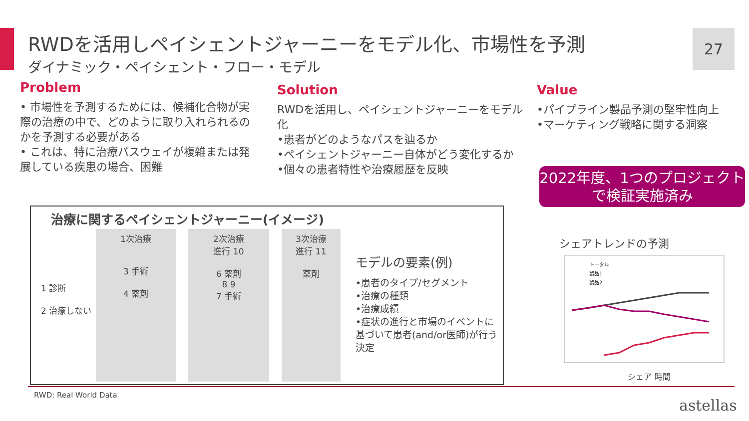RWDを活用しペイシェントジャーニーをモデル化、市場性を予測
ダイナミック・ペイシェント・フロー・モデル
27
Problem
• 市場性を予測するためには、候補化合物が実際の治療の中で、どのように取り入れられるのかを予測する必要がある
• これは、特に治療パスウェイが複雑または発展している疾患の場合、困難
Solution
RWDを活用し、ペイシェントジャーニーをモデル化
•患者がどのようなパスを辿るか
•ペイシェントジャーニー自体がどう変化するか
•個々の患者特性や治療履歴を反映
Value
•パイプライン製品予測の堅牢性向上
•マーケティング戦略に関する洞察
2022年度、1つのプロジェクトで検証実施済み
治療に関するペイシェントジャーニー(イメージ)
1 診断
2 治療しない
1次治療
3 手術
4 薬剤
2次治療
進行 10
6 薬剤
8 9
7 手術
3次治療
進行 11
薬剤
モデルの要素(例)
•患者のタイプ/セグメント
•治療の種類
•治療成績
•症状の進行と市場のイベントに基づいて患者(and/or医師)が行う決定
シェアトレンドの予測
トータル
製品1
製品2
シェア 時間
RWD: Real World Data
astellas